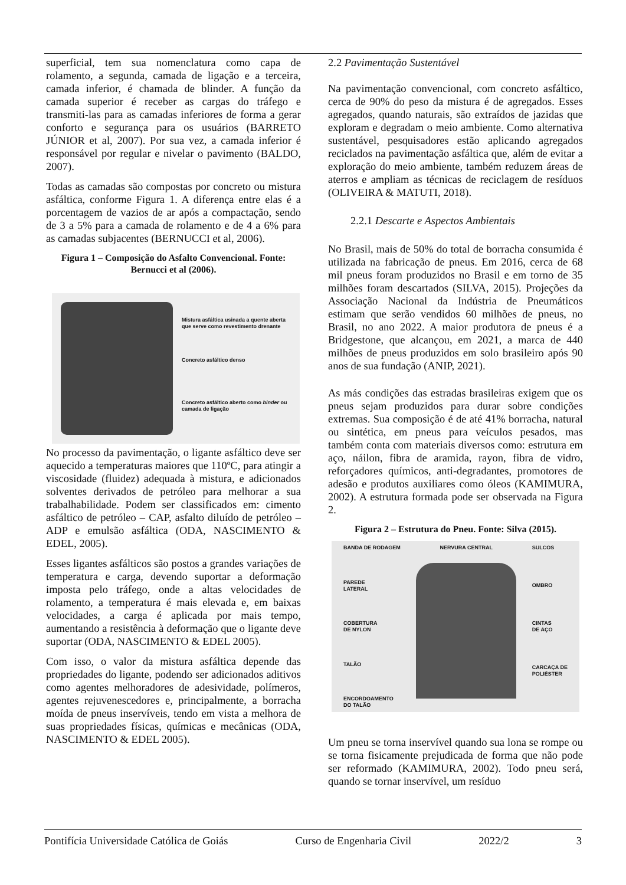superficial, tem sua nomenclatura como capa de rolamento, a segunda, camada de ligação e a terceira, camada inferior, é chamada de blinder. A função da camada superior é receber as cargas do tráfego e transmiti-las para as camadas inferiores de forma a gerar conforto e segurança para os usuários (BARRETO JÚNIOR et al, 2007). Por sua vez, a camada inferior é responsável por regular e nivelar o pavimento (BALDO, 2007).
Todas as camadas são compostas por concreto ou mistura asfáltica, conforme Figura 1. A diferença entre elas é a porcentagem de vazios de ar após a compactação, sendo de 3 a 5% para a camada de rolamento e de 4 a 6% para as camadas subjacentes (BERNUCCI et al, 2006).
Figura 1 – Composição do Asfalto Convencional. Fonte: Bernucci et al (2006).
Mistura asfáltica usinada a quente aberta que serve como revestimento drenante
Concreto asfáltico denso
Concreto asfáltico aberto como binder ou camada de ligação
No processo da pavimentação, o ligante asfáltico deve ser aquecido a temperaturas maiores que 110ºC, para atingir a viscosidade (fluidez) adequada à mistura, e adicionados solventes derivados de petróleo para melhorar a sua trabalhabilidade. Podem ser classificados em: cimento asfáltico de petróleo – CAP, asfalto diluído de petróleo – ADP e emulsão asfáltica (ODA, NASCIMENTO & EDEL, 2005).
Esses ligantes asfálticos são postos a grandes variações de temperatura e carga, devendo suportar a deformação imposta pelo tráfego, onde a altas velocidades de rolamento, a temperatura é mais elevada e, em baixas velocidades, a carga é aplicada por mais tempo, aumentando a resistência à deformação que o ligante deve suportar (ODA, NASCIMENTO & EDEL 2005).
Com isso, o valor da mistura asfáltica depende das propriedades do ligante, podendo ser adicionados aditivos como agentes melhoradores de adesividade, polímeros, agentes rejuvenescedores e, principalmente, a borracha moída de pneus inservíveis, tendo em vista a melhora de suas propriedades físicas, químicas e mecânicas (ODA, NASCIMENTO & EDEL 2005).
2.2 Pavimentação Sustentável
Na pavimentação convencional, com concreto asfáltico, cerca de 90% do peso da mistura é de agregados. Esses agregados, quando naturais, são extraídos de jazidas que exploram e degradam o meio ambiente. Como alternativa sustentável, pesquisadores estão aplicando agregados reciclados na pavimentação asfáltica que, além de evitar a exploração do meio ambiente, também reduzem áreas de aterros e ampliam as técnicas de reciclagem de resíduos (OLIVEIRA & MATUTI, 2018).
2.2.1 Descarte e Aspectos Ambientais
No Brasil, mais de 50% do total de borracha consumida é utilizada na fabricação de pneus. Em 2016, cerca de 68 mil pneus foram produzidos no Brasil e em torno de 35 milhões foram descartados (SILVA, 2015). Projeções da Associação Nacional da Indústria de Pneumáticos estimam que serão vendidos 60 milhões de pneus, no Brasil, no ano 2022. A maior produtora de pneus é a Bridgestone, que alcançou, em 2021, a marca de 440 milhões de pneus produzidos em solo brasileiro após 90 anos de sua fundação (ANIP, 2021).
As más condições das estradas brasileiras exigem que os pneus sejam produzidos para durar sobre condições extremas. Sua composição é de até 41% borracha, natural ou sintética, em pneus para veículos pesados, mas também conta com materiais diversos como: estrutura em aço, náilon, fibra de aramida, rayon, fibra de vidro, reforçadores químicos, anti-degradantes, promotores de adesão e produtos auxiliares como óleos (KAMIMURA, 2002). A estrutura formada pode ser observada na Figura 2.
Figura 2 – Estrutura do Pneu. Fonte: Silva (2015).
BANDA DE RODAGEM
PAREDE
LATERAL
COBERTURA
DE NYLON
TALÃO
ENCORDOAMENTO
DO TALÃO
NERVURA CENTRAL SULCOS
OMBRO
CINTAS
DE AÇO
CARCAÇA DE
POLIÉSTER
Um pneu se torna inservível quando sua lona se rompe ou se torna fisicamente prejudicada de forma que não pode ser reformado (KAMIMURA, 2002). Todo pneu será, quando se tornar inservível, um resíduo
Pontifícia Universidade Católica de Goiás Curso de Engenharia Civil 2022/2 3